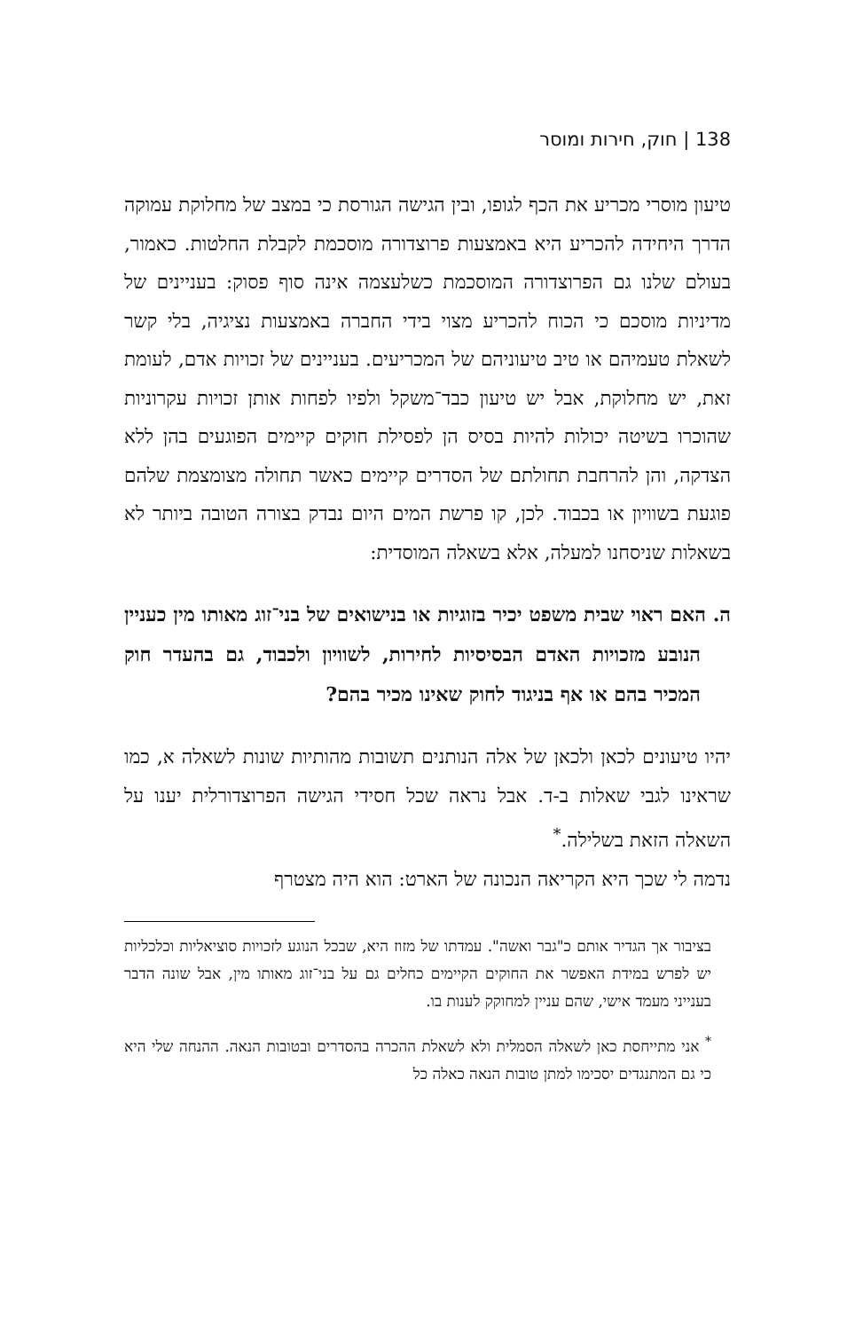138 | חוק, חירות ומוסר
טיעון מוסרי מכריע את הכף לגופו, ובין הגישה הגורסת כי במצב של מחלוקת עמוקה הדרך היחידה להכריע היא באמצעות פרוצדורה מוסכמת לקבלת החלטות. כאמור, בעולם שלנו גם הפרוצדורה המוסכמת כשלעצמה אינה סוף פסוק: בעניינים של מדיניות מוסכם כי הכוח להכריע מצוי בידי החברה באמצעות נציגיה, בלי קשר לשאלת טעמיהם או טיב טיעוניהם של המכריעים. בעניינים של זכויות אדם, לעומת זאת, יש מחלוקת, אבל יש טיעון כבד־משקל ולפיו לפחות אותן זכויות עקרוניות שהוכרו בשיטה יכולות להיות בסיס הן לפסילת חוקים קיימים הפוגעים בהן ללא הצדקה, והן להרחבת תחולתם של הסדרים קיימים כאשר תחולה מצומצמת שלהם פוגעת בשוויון או בכבוד. לכן, קו פרשת המים היום נבדק בצורה הטובה ביותר לא בשאלות שניסחנו למעלה, אלא בשאלה המוסדית:
ה. האם ראוי שבית משפט יכיר בזוגיות או בנישואים של בני־זוג מאותו מין כעניין הנובע מזכויות האדם הבסיסיות לחירות, לשוויון ולכבוד, גם בהעדר חוק המכיר בהם או אף בניגוד לחוק שאינו מכיר בהם?
יהיו טיעונים לכאן ולכאן של אלה הנותנים תשובות מהותיות שונות לשאלה א, כמו שראינו לגבי שאלות ב-ד. אבל נראה שכל חסידי הגישה הפרוצדורלית יענו על השאלה הזאת בשלילה.<sup>*</sup>
נדמה לי שכך היא הקריאה הנכונה של הארט: הוא היה מצטרף
בציבור אך הגדיר אותם כ"גבר ואשה". עמדתו של מזוז היא, שבכל הנוגע לזכויות סוציאליות וכלכליות יש לפרש במידת האפשר את החוקים הקיימים כחלים גם על בני־זוג מאותו מין, אבל שונה הדבר בענייני מעמד אישי, שהם עניין למחוקק לענות בו.
<sup>*</sup> אני מתייחסת כאן לשאלה הסמלית ולא לשאלת ההכרה בהסדרים ובטובות הנאה. ההנחה שלי היא כי גם המתנגדים יסכימו למתן טובות הנאה כאלה כל